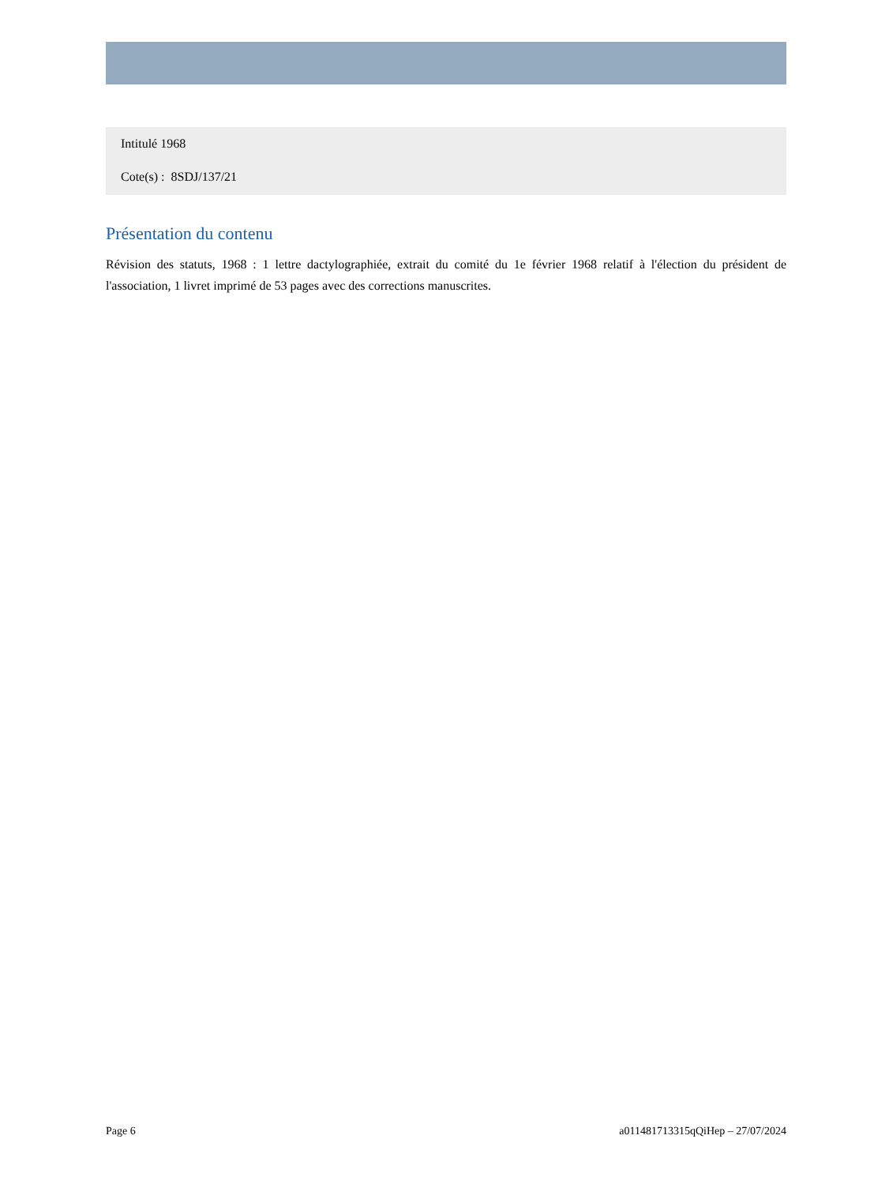Intitulé 1968
Cote(s) : 8SDJ/137/21
Présentation du contenu
Révision des statuts, 1968 : 1 lettre dactylographiée, extrait du comité du 1e février 1968 relatif à l'élection du président de l'association, 1 livret imprimé de 53 pages avec des corrections manuscrites.
Page 6 a011481713315qQiHep – 27/07/2024